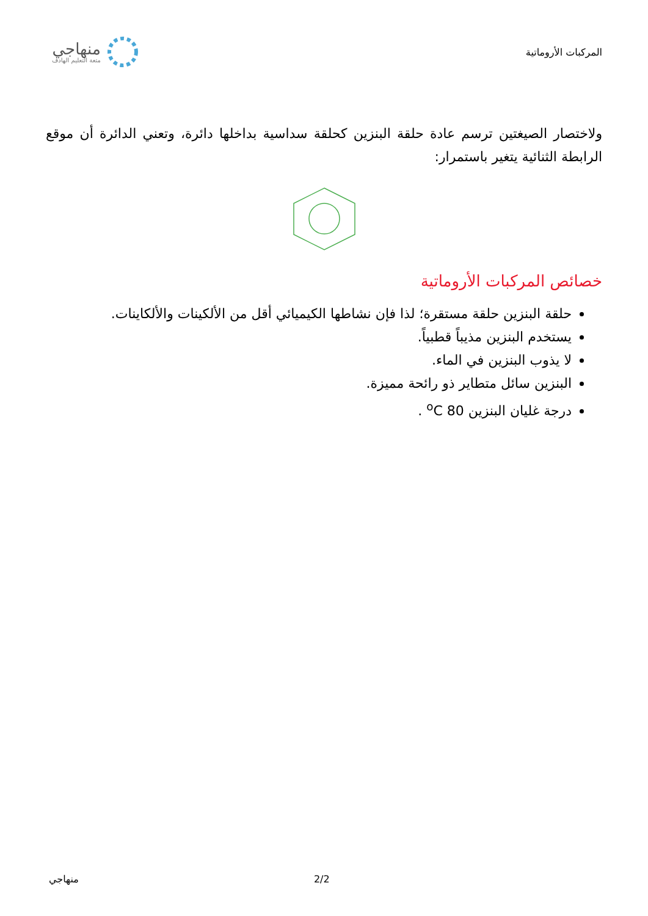المركبات الأروماتية
منهاجي
متعة التعليم الهادف
ولاختصار الصيغتين ترسم عادة حلقة البنزين كحلقة سداسية بداخلها دائرة، وتعني الدائرة أن موقع الرابطة الثنائية يتغير باستمرار:
خصائص المركبات الأروماتية
حلقة البنزين حلقة مستقرة؛ لذا فإن نشاطها الكيميائي أقل من الألكينات والألكاينات.
يستخدم البنزين مذيباً قطبياً.
لا يذوب البنزين في الماء.
البنزين سائل متطاير ذو رائحة مميزة.
درجة غليان البنزين 80 <sup>o</sup>C .
منهاجي 2/2